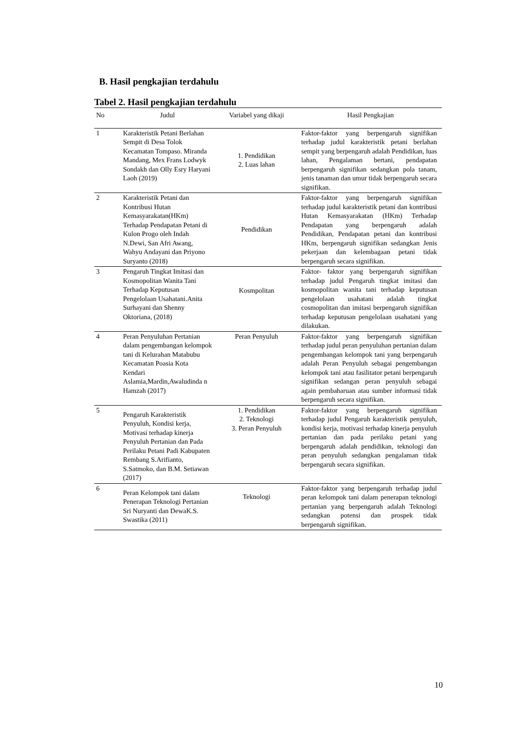B. Hasil pengkajian terdahulu
Tabel 2. Hasil pengkajian terdahulu
| No | Judul | Variabel yang dikaji | Hasil Pengkajian |
| --- | --- | --- | --- |
| 1 | Karakteristik Petani Berlahan Sempit di Desa Tolok Kecamatan Tompaso. Miranda Mandang, Mex Frans Lodwyk Sondakh dan Olly Esry Haryani Laoh (2019) | 1. Pendidikan 2. Luas lahan | Faktor-faktor yang berpengaruh signifikan terhadap judul karakteristik petani berlahan sempit yang berpengaruh adalah Pendidikan, luas lahan, Pengalaman bertani, pendapatan berpengaruh signifikan sedangkan pola tanam, jenis tanaman dan umur tidak berpengaruh secara signifikan. |
| 2 | Karakteristik Petani dan Kontribusi Hutan Kemasyarakatan(HKm) Terhadap Pendapatan Petani di Kulon Progo oleh Indah N.Dewi, San Afri Awang, Wahyu Andayani dan Priyono Suryanto (2018) | Pendidikan | Faktor-faktor yang berpengaruh signifikan terhadap judul karakteristik petani dan kontribusi Hutan Kemasyarakatan (HKm) Terhadap Pendapatan yang berpengaruh adalah Pendidikan, Pendapatan petani dan kontribusi HKm, berpengaruh signifikan sedangkan Jenis pekerjaan dan kelembagaan petani tidak berpengaruh secara signifikan. |
| 3 | Pengaruh Tingkat Imitasi dan Kosmopolitan Wanita Tani Terhadap Keputusan Pengelolaan Usahatani.Anita Surhayani dan Shenny Oktoriana, (2018) | Kosmpolitan | Faktor- faktor yang berpengaruh signifikan terhadap judul Pengaruh tingkat imitasi dan kosmopolitan wanita tani terhadap keputusan pengelolaan usahatani adalah tingkat cosmopolitan dan imitasi berpengaruh signifikan terhadap keputusan pengelolaan usahatani yang dilakukan. |
| 4 | Peran Penyuluhan Pertanian dalam pengembangan kelompok tani di Kelurahan Matabubu Kecamatan Poasia Kota Kendari Aslamia,Mardin,Awaludinda n Hamzah (2017) | Peran Penyuluh | Faktor-faktor yang berpengaruh signifikan terhadap judul peran penyuluhan pertanian dalam pengembangan kelompok tani yang berpengaruh adalah Peran Penyuluh sebagai pengembangan kelompok tani atau fasilitator petani berpengaruh signifikan sedangan peran penyuluh sebagai again pembaharuan atau sumber informasi tidak berpengaruh secara signifikan. |
| 5 | Pengaruh Karakteristik Penyuluh, Kondisi kerja, Motivasi terhadap kinerja Penyuluh Pertanian dan Pada Perilaku Petani Padi Kabupaten Rembang S.Arifianto, S.Satmoko, dan B.M. Setiawan (2017) | 1. Pendidikan 2. Teknologi 3. Peran Penyuluh | Faktor-faktor yang berpengaruh signifikan terhadap judul Pengaruh karakteristik penyuluh, kondisi kerja, motivasi terhadap kinerja penyuluh pertanian dan pada perilaku petani yang berpengaruh adalah pendidikan, teknologi dan peran penyuluh sedangkan pengalaman tidak berpengaruh secara signifikan. |
| 6 | Peran Kelompok tani dalam Penerapan Teknologi Pertanian Sri Nuryanti dan DewaK.S. Swastika (2011) | Teknologi | Faktor-faktor yang berpengaruh terhadap judul peran kelompok tani dalam penerapan teknologi pertanian yang berpengaruh adalah Teknologi sedangkan potensi dan prospek tidak berpengaruh signifikan. |
10